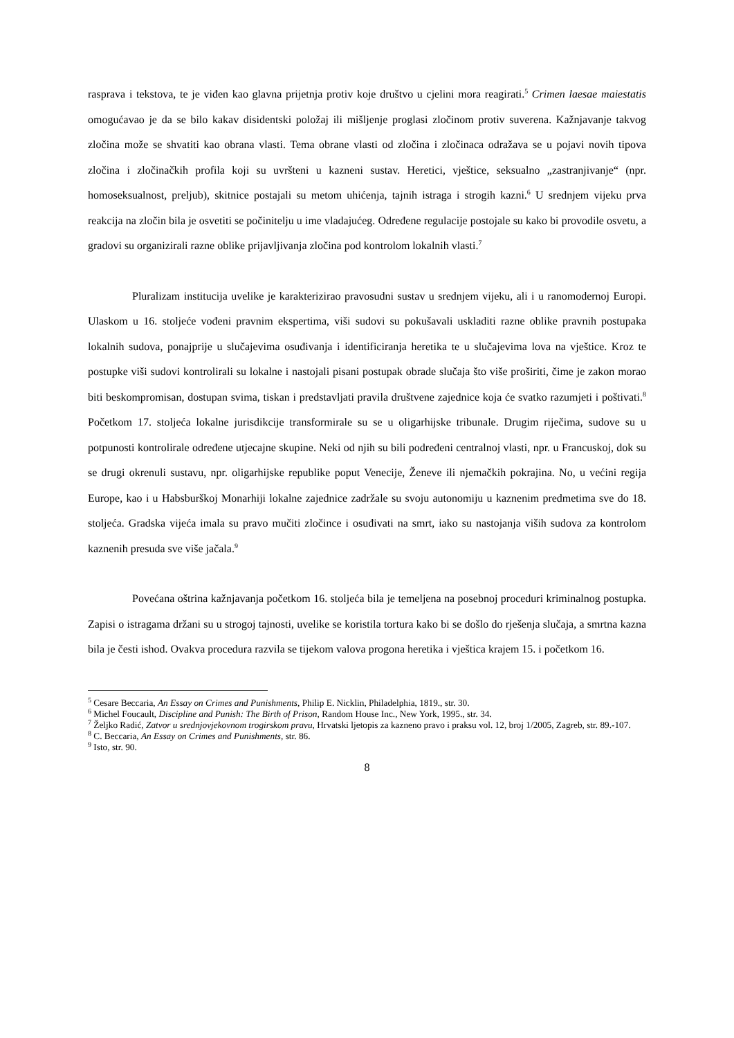rasprava i tekstova, te je viđen kao glavna prijetnja protiv koje društvo u cjelini mora reagirati.<sup>5</sup> Crimen laesae maiestatis omogućavao je da se bilo kakav disidentski položaj ili mišljenje proglasi zločinom protiv suverena. Kažnjavanje takvog zločina može se shvatiti kao obrana vlasti. Tema obrane vlasti od zločina i zločinaca odražava se u pojavi novih tipova zločina i zločinačkih profila koji su uvršteni u kazneni sustav. Heretici, vještice, seksualno „zastranjivanje“ (npr. homoseksualnost, preljub), skitnice postajali su metom uhićenja, tajnih istraga i strogih kazni.<sup>6</sup> U srednjem vijeku prva reakcija na zločin bila je osvetiti se počinitelju u ime vladajućeg. Određene regulacije postojale su kako bi provodile osvetu, a gradovi su organizirali razne oblike prijavljivanja zločina pod kontrolom lokalnih vlasti.<sup>7</sup>
Pluralizam institucija uvelike je karakterizirao pravosudni sustav u srednjem vijeku, ali i u ranomodernoj Europi. Ulaskom u 16. stoljeće vođeni pravnim ekspertima, viši sudovi su pokušavali uskladiti razne oblike pravnih postupaka lokalnih sudova, ponajprije u slučajevima osuđivanja i identificiranja heretika te u slučajevima lova na vještice. Kroz te postupke viši sudovi kontrolirali su lokalne i nastojali pisani postupak obrade slučaja što više proširiti, čime je zakon morao biti beskompromisan, dostupan svima, tiskan i predstavljati pravila društvene zajednice koja će svatko razumjeti i poštivati.<sup>8</sup> Početkom 17. stoljeća lokalne jurisdikcije transformirale su se u oligarhijske tribunale. Drugim riječima, sudove su u potpunosti kontrolirale određene utjecajne skupine. Neki od njih su bili podređeni centralnoj vlasti, npr. u Francuskoj, dok su se drugi okrenuli sustavu, npr. oligarhijske republike poput Venecije, Ženeve ili njemačkih pokrajina. No, u većini regija Europe, kao i u Habsburškoj Monarhiji lokalne zajednice zadržale su svoju autonomiju u kaznenim predmetima sve do 18. stoljeća. Gradska vijeća imala su pravo mučiti zločince i osuđivati na smrt, iako su nastojanja viših sudova za kontrolom kaznenih presuda sve više jačala.<sup>9</sup>
Povećana oštrina kažnjavanja početkom 16. stoljeća bila je temeljena na posebnoj proceduri kriminalnog postupka. Zapisi o istragama držani su u strogoj tajnosti, uvelike se koristila tortura kako bi se došlo do rješenja slučaja, a smrtna kazna bila je česti ishod. Ovakva procedura razvila se tijekom valova progona heretika i vještica krajem 15. i početkom 16.
<sup>5</sup> Cesare Beccaria, An Essay on Crimes and Punishments, Philip E. Nicklin, Philadelphia, 1819., str. 30.
<sup>6</sup> Michel Foucault, Discipline and Punish: The Birth of Prison, Random House Inc., New York, 1995., str. 34.
<sup>7</sup> Željko Radić, Zatvor u srednjovjekovnom trogirskom pravu, Hrvatski ljetopis za kazneno pravo i praksu vol. 12, broj 1/2005, Zagreb, str. 89.-107.
<sup>8</sup> C. Beccaria, An Essay on Crimes and Punishments, str. 86.
<sup>9</sup> Isto, str. 90.
8